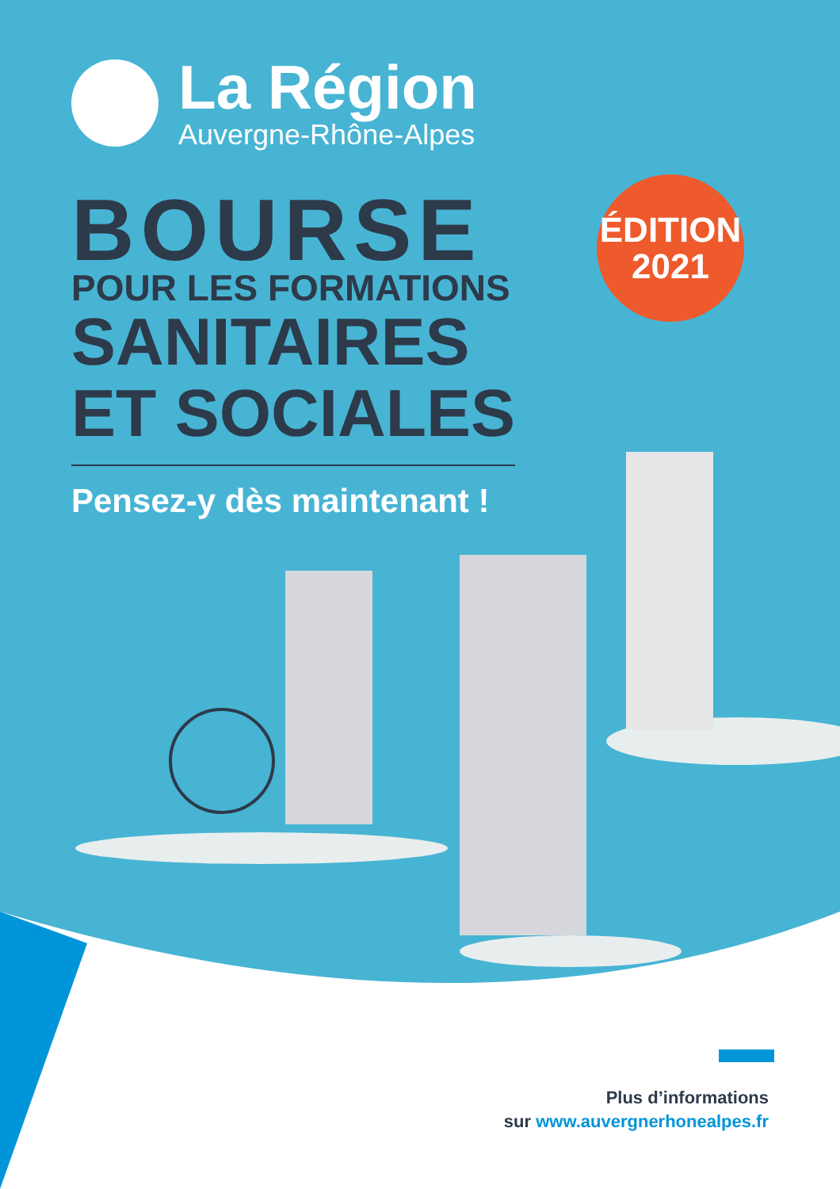La Région
Auvergne-Rhône-Alpes
BOURSE
POUR LES FORMATIONS
SANITAIRES
ET SOCIALES
Pensez-y dès maintenant !
ÉDITION
2021
Plus d’informations
sur www.auvergnerhonealpes.fr